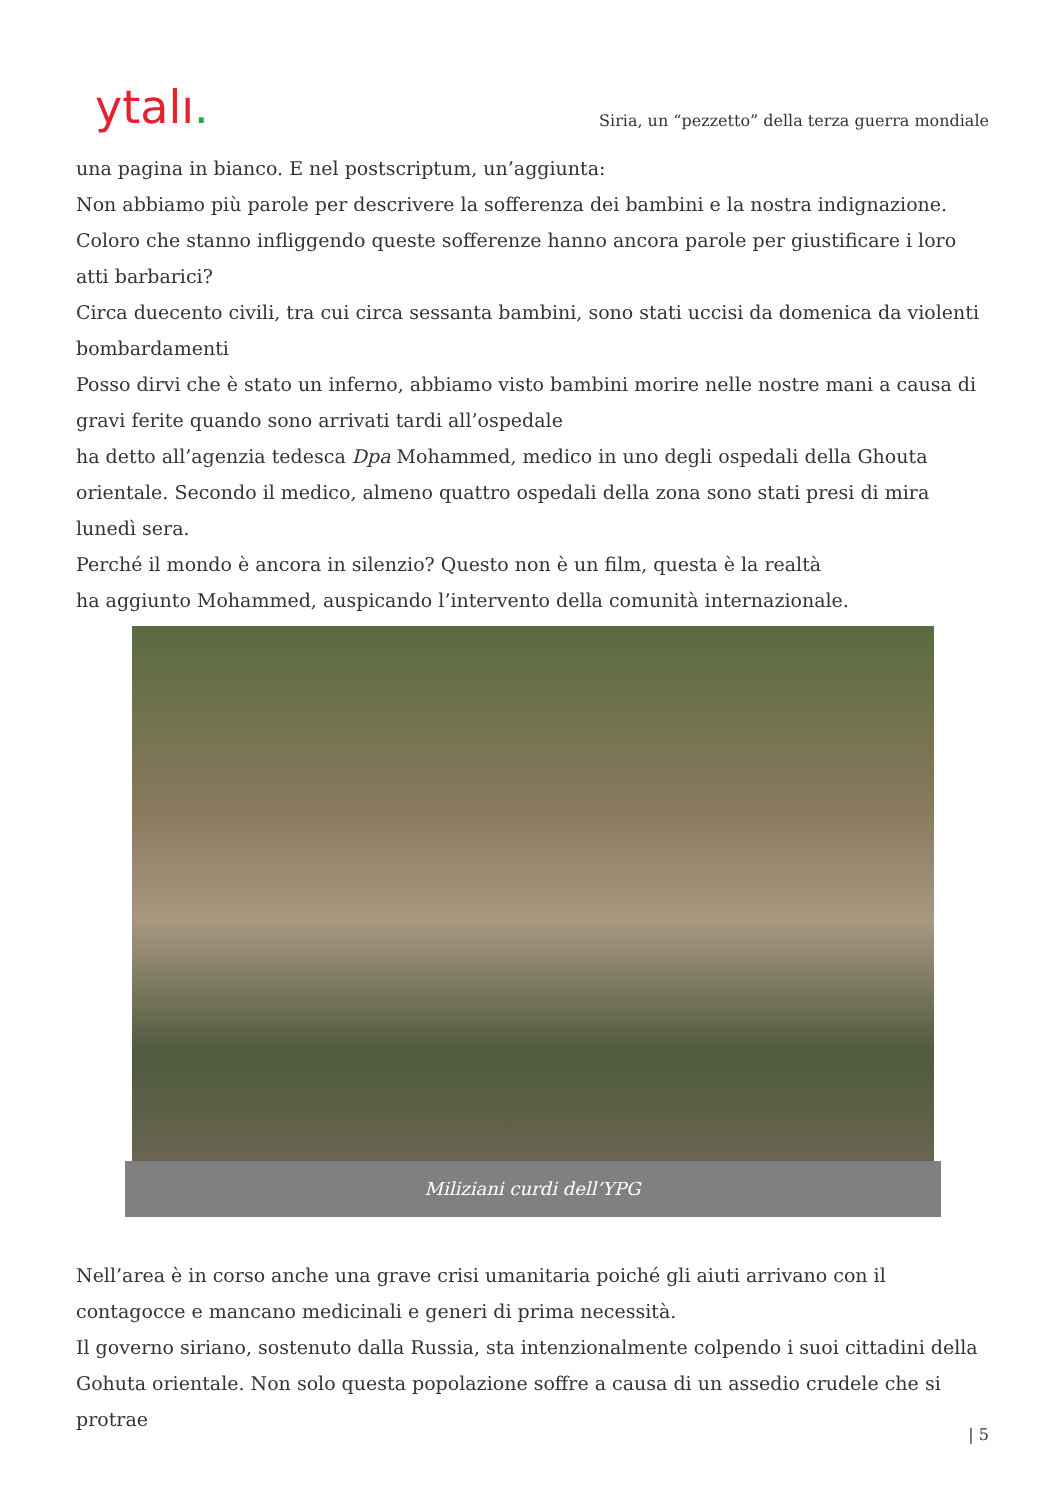ytalı.
Siria, un “pezzetto” della terza guerra mondiale
una pagina in bianco. E nel postscriptum, un’aggiunta:
Non abbiamo più parole per descrivere la sofferenza dei bambini e la nostra indignazione. Coloro che stanno infliggendo queste sofferenze hanno ancora parole per giustificare i loro atti barbarici?
Circa duecento civili, tra cui circa sessanta bambini, sono stati uccisi da domenica da violenti bombardamenti
Posso dirvi che è stato un inferno, abbiamo visto bambini morire nelle nostre mani a causa di gravi ferite quando sono arrivati tardi all’ospedale
ha detto all’agenzia tedesca Dpa Mohammed, medico in uno degli ospedali della Ghouta orientale. Secondo il medico, almeno quattro ospedali della zona sono stati presi di mira lunedì sera.
Perché il mondo è ancora in silenzio? Questo non è un film, questa è la realtà
ha aggiunto Mohammed, auspicando l’intervento della comunità internazionale.
Miliziani curdi dell’YPG
Nell’area è in corso anche una grave crisi umanitaria poiché gli aiuti arrivano con il contagocce e mancano medicinali e generi di prima necessità.
Il governo siriano, sostenuto dalla Russia, sta intenzionalmente colpendo i suoi cittadini della Gohuta orientale. Non solo questa popolazione soffre a causa di un assedio crudele che si protrae
| 5